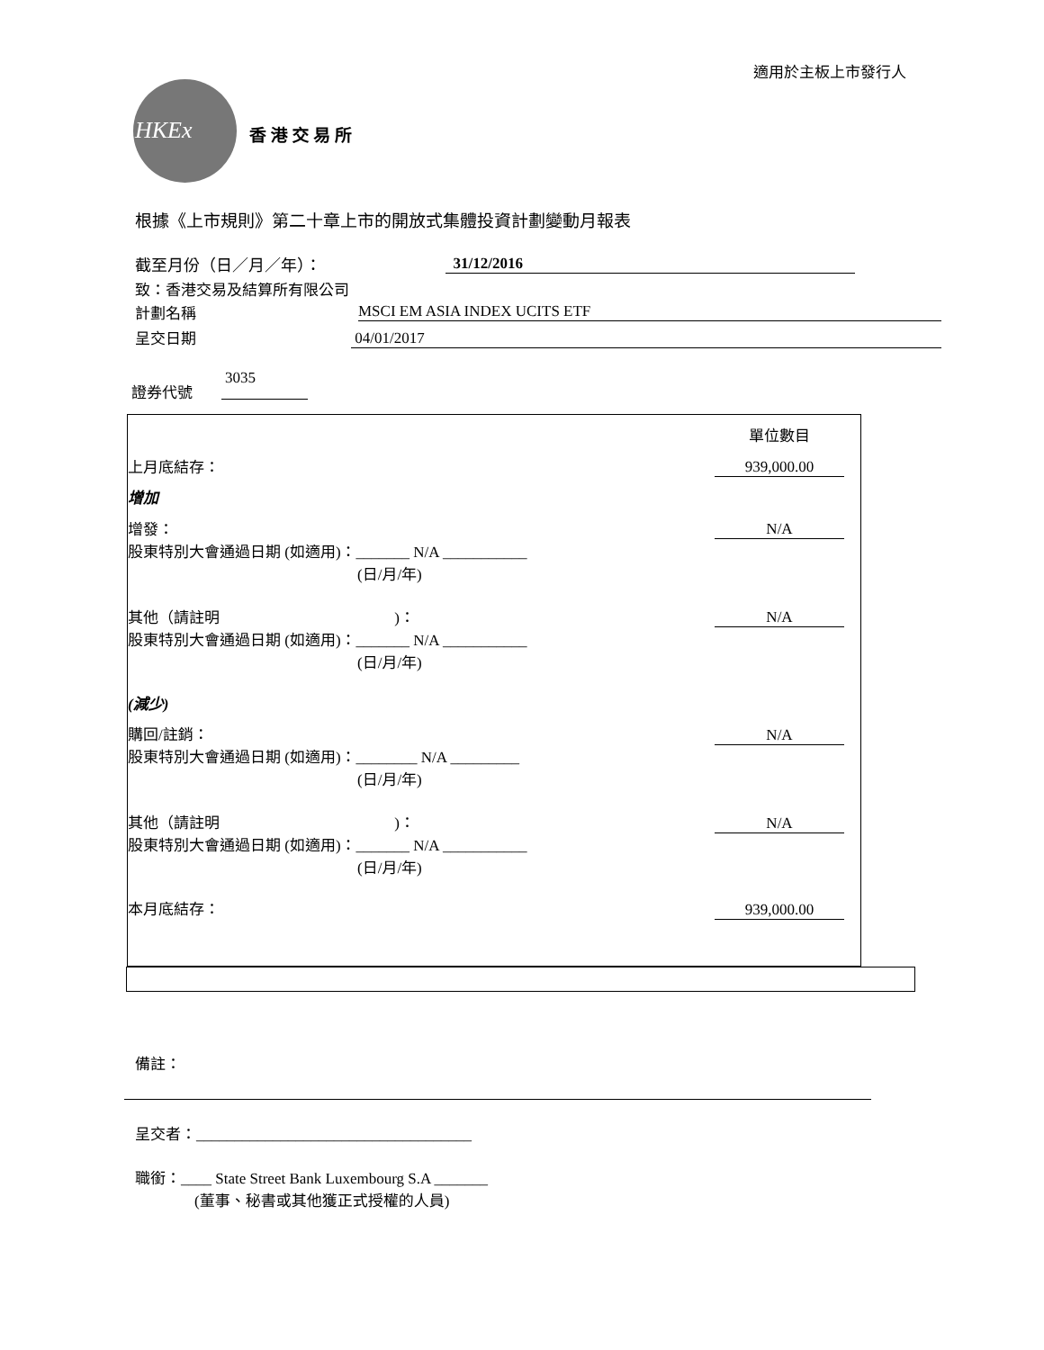適用於主板上市發行人
HKEx 香 港 交 易 所
根據《上市規則》第二十章上市的開放式集體投資計劃變動月報表
截至月份（日／月／年）： 31/12/2016
致：香港交易及結算所有限公司
計劃名稱 MSCI EM ASIA INDEX UCITS ETF
呈交日期 04/01/2017
3035
證券代號
| | 單位數目 | |
| 上月底結存： | 939,000.00 | |
| 增加 | | |
| 增發： | N/A | |
| 股東特別大會通過日期 (如適用)：_______ N/A ___________ (日/月/年) | | |
| 其他（請註明 )： | N/A | |
| 股東特別大會通過日期 (如適用)：_______ N/A ___________ (日/月/年) | | |
| (減少) | | |
| 購回/註銷： | N/A | |
| 股東特別大會通過日期 (如適用)：________ N/A _________ (日/月/年) | | |
| 其他（請註明 )： | N/A | |
| 股東特別大會通過日期 (如適用)：_______ N/A ___________ (日/月/年) | | |
| 本月底結存： | 939,000.00 | |
備註：
呈交者：____________________________________
職銜：____ State Street Bank Luxembourg S.A _______
(董事、秘書或其他獲正式授權的人員)